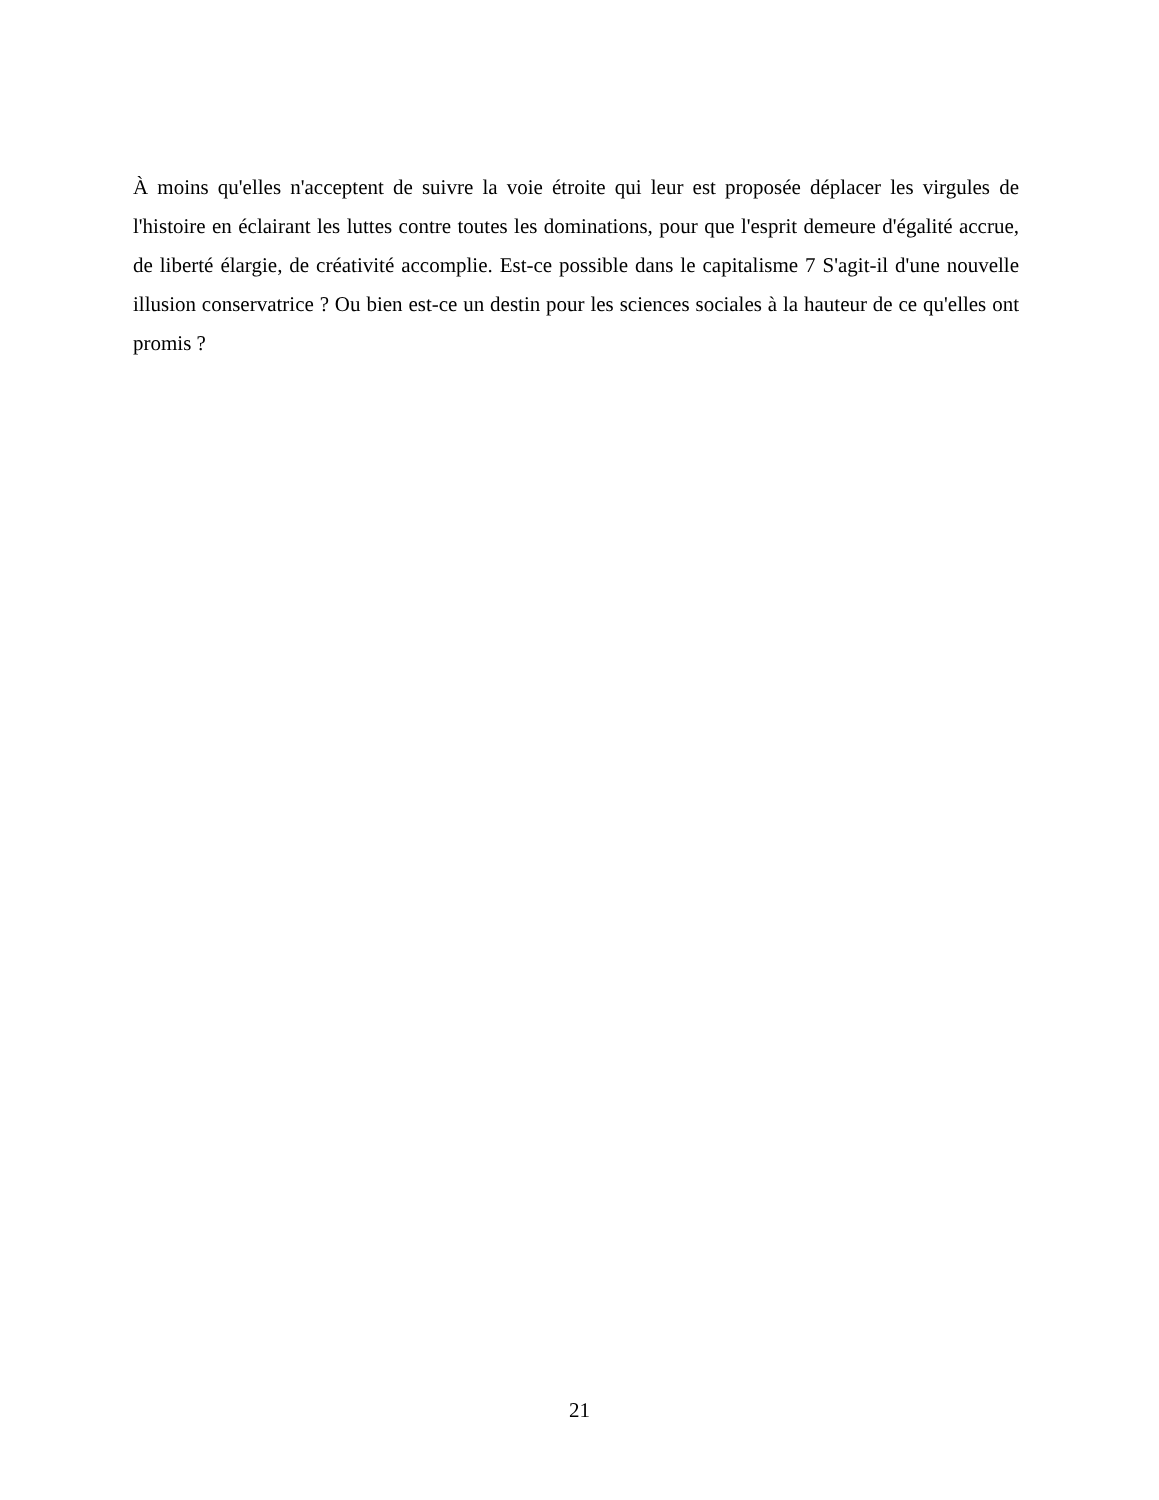À moins qu'elles n'acceptent de suivre la voie étroite qui leur est proposée déplacer les virgules de l'histoire en éclairant les luttes contre toutes les dominations, pour que l'esprit demeure d'égalité accrue, de liberté élargie, de créativité accomplie. Est-ce possible dans le capitalisme 7 S'agit-il d'une nouvelle illusion conservatrice ? Ou bien est-ce un destin pour les sciences sociales à la hauteur de ce qu'elles ont promis ?
21